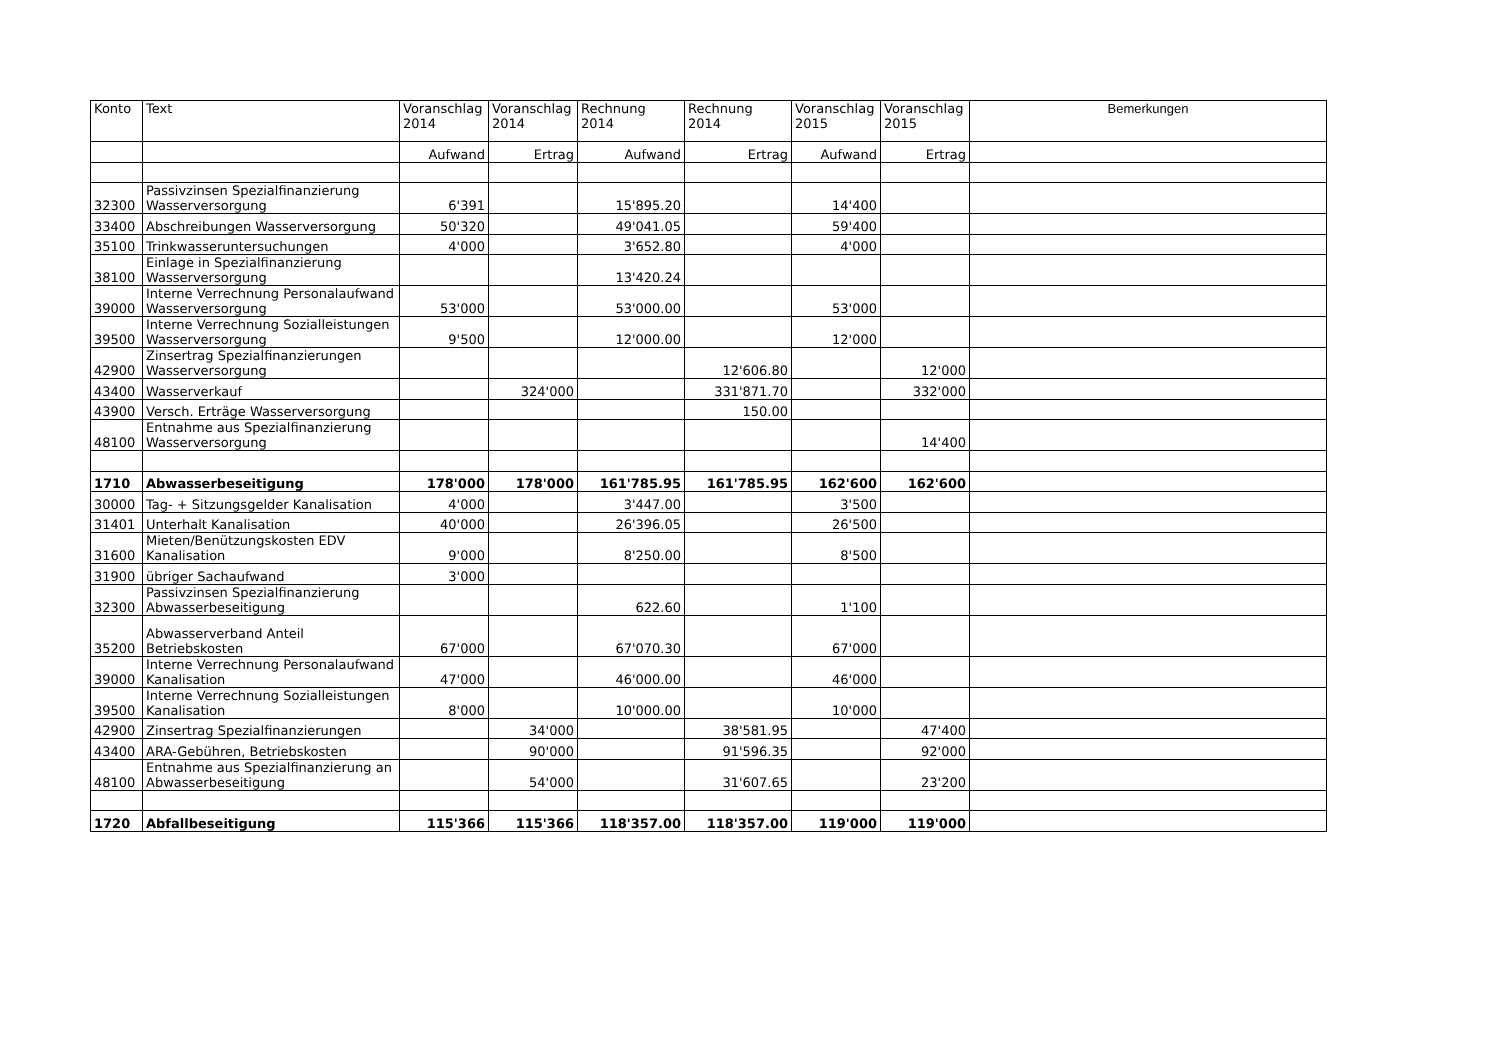| Konto | Text | Voranschlag 2014 | Voranschlag 2014 | Rechnung 2014 | Rechnung 2014 | Voranschlag 2015 | Voranschlag 2015 | Bemerkungen |
| --- | --- | --- | --- | --- | --- | --- | --- | --- |
| | | Aufwand | Ertrag | Aufwand | Ertrag | Aufwand | Ertrag | |
| 32300 | Passivzinsen Spezialfinanzierung Wasserversorgung | 6'391 | | 15'895.20 | | 14'400 | | |
| 33400 | Abschreibungen Wasserversorgung | 50'320 | | 49'041.05 | | 59'400 | | |
| 35100 | Trinkwasseruntersuchungen | 4'000 | | 3'652.80 | | 4'000 | | |
| 38100 | Einlage in Spezialfinanzierung Wasserversorgung | | | 13'420.24 | | | | |
| 39000 | Interne Verrechnung Personalaufwand Wasserversorgung | 53'000 | | 53'000.00 | | 53'000 | | |
| 39500 | Interne Verrechnung Sozialleistungen Wasserversorgung | 9'500 | | 12'000.00 | | 12'000 | | |
| 42900 | Zinsertrag Spezialfinanzierungen Wasserversorgung | | | | 12'606.80 | | 12'000 | |
| 43400 | Wasserverkauf | | 324'000 | | 331'871.70 | | 332'000 | |
| 43900 | Versch. Erträge Wasserversorgung | | | | 150.00 | | | |
| 48100 | Entnahme aus Spezialfinanzierung Wasserversorgung | | | | | | 14'400 | |
| 1710 | Abwasserbeseitigung | 178'000 | 178'000 | 161'785.95 | 161'785.95 | 162'600 | 162'600 | |
| 30000 | Tag- + Sitzungsgelder Kanalisation | 4'000 | | 3'447.00 | | 3'500 | | |
| 31401 | Unterhalt Kanalisation | 40'000 | | 26'396.05 | | 26'500 | | |
| 31600 | Mieten/Benützungskosten EDV Kanalisation | 9'000 | | 8'250.00 | | 8'500 | | |
| 31900 | übriger Sachaufwand | 3'000 | | | | | | |
| 32300 | Passivzinsen Spezialfinanzierung Abwasserbeseitigung | | | 622.60 | | 1'100 | | |
| 35200 | Abwasserverband Anteil Betriebskosten | 67'000 | | 67'070.30 | | 67'000 | | |
| 39000 | Interne Verrechnung Personalaufwand Kanalisation | 47'000 | | 46'000.00 | | 46'000 | | |
| 39500 | Interne Verrechnung Sozialleistungen Kanalisation | 8'000 | | 10'000.00 | | 10'000 | | |
| 42900 | Zinsertrag Spezialfinanzierungen | | 34'000 | | 38'581.95 | | 47'400 | |
| 43400 | ARA-Gebühren, Betriebskosten | | 90'000 | | 91'596.35 | | 92'000 | |
| 48100 | Entnahme aus Spezialfinanzierung an Abwasserbeseitigung | | 54'000 | | 31'607.65 | | 23'200 | |
| 1720 | Abfallbeseitigung | 115'366 | 115'366 | 118'357.00 | 118'357.00 | 119'000 | 119'000 | |